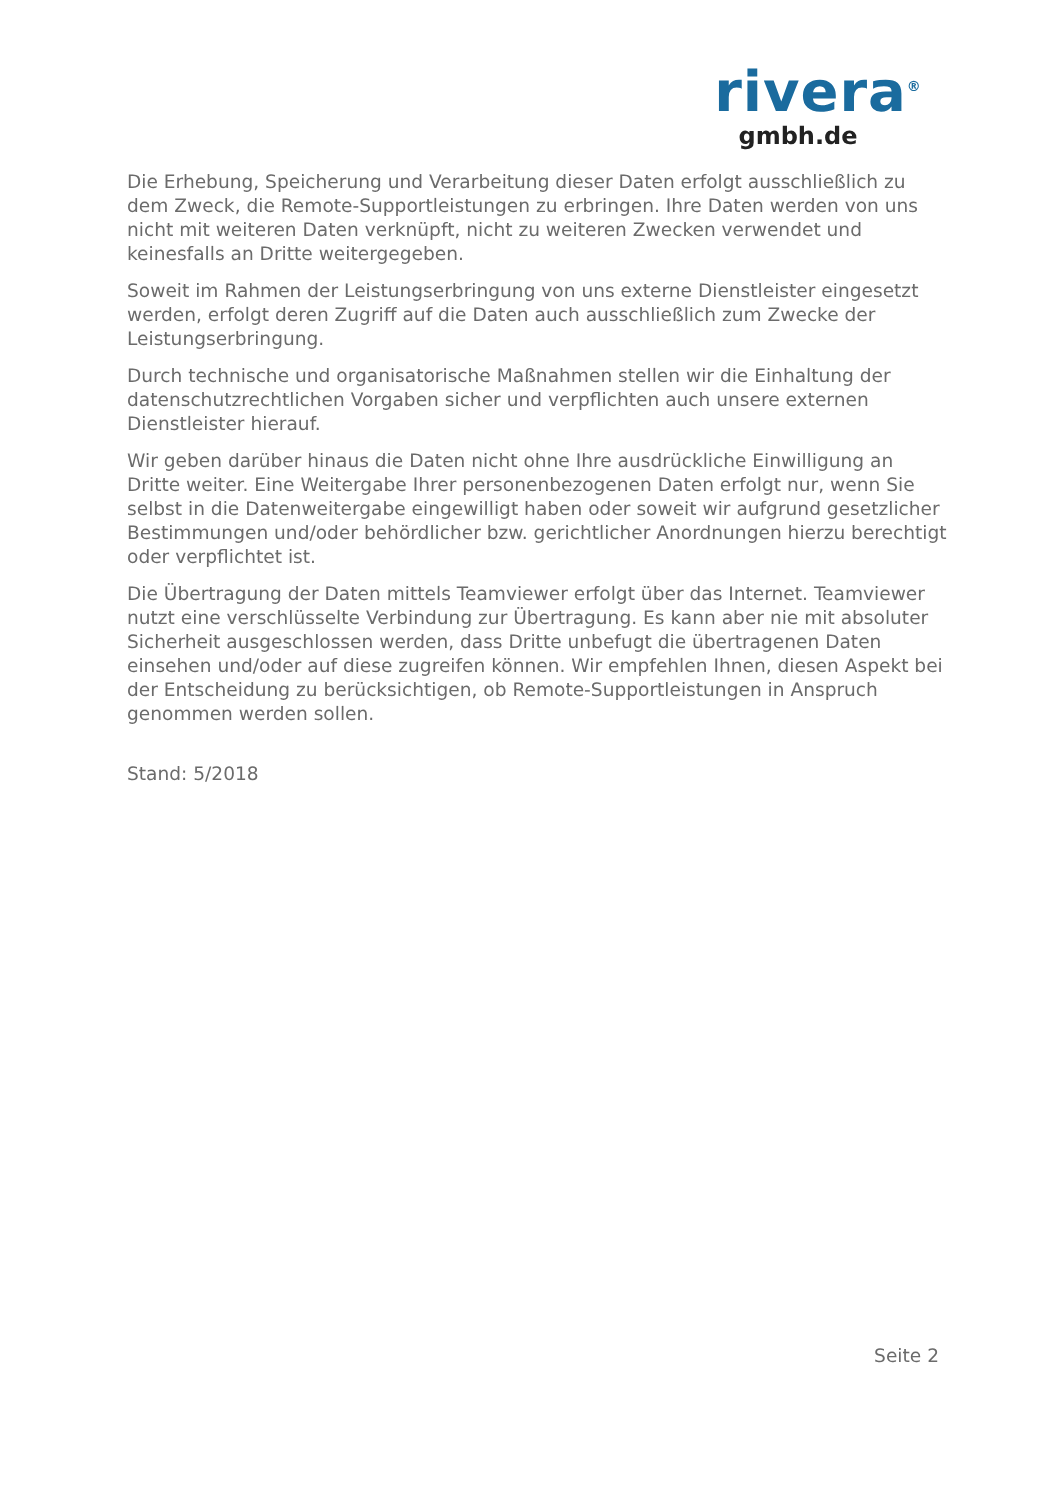rivera<sup>®</sup>
gmbh.de
Die Erhebung, Speicherung und Verarbeitung dieser Daten erfolgt ausschließlich zu dem Zweck, die Remote-Supportleistungen zu erbringen. Ihre Daten werden von uns nicht mit weiteren Daten verknüpft, nicht zu weiteren Zwecken verwendet und keinesfalls an Dritte weitergegeben.
Soweit im Rahmen der Leistungserbringung von uns externe Dienstleister eingesetzt werden, erfolgt deren Zugriff auf die Daten auch ausschließlich zum Zwecke der Leistungserbringung.
Durch technische und organisatorische Maßnahmen stellen wir die Einhaltung der datenschutzrechtlichen Vorgaben sicher und verpflichten auch unsere externen Dienstleister hierauf.
Wir geben darüber hinaus die Daten nicht ohne Ihre ausdrückliche Einwilligung an Dritte weiter. Eine Weitergabe Ihrer personenbezogenen Daten erfolgt nur, wenn Sie selbst in die Datenweitergabe eingewilligt haben oder soweit wir aufgrund gesetzlicher Bestimmungen und/oder behördlicher bzw. gerichtlicher Anordnungen hierzu berechtigt oder verpflichtet ist.
Die Übertragung der Daten mittels Teamviewer erfolgt über das Internet. Teamviewer nutzt eine verschlüsselte Verbindung zur Übertragung. Es kann aber nie mit absoluter Sicherheit ausgeschlossen werden, dass Dritte unbefugt die übertragenen Daten einsehen und/oder auf diese zugreifen können. Wir empfehlen Ihnen, diesen Aspekt bei der Entscheidung zu berücksichtigen, ob Remote-Supportleistungen in Anspruch genommen werden sollen.
Stand: 5/2018
Seite 2